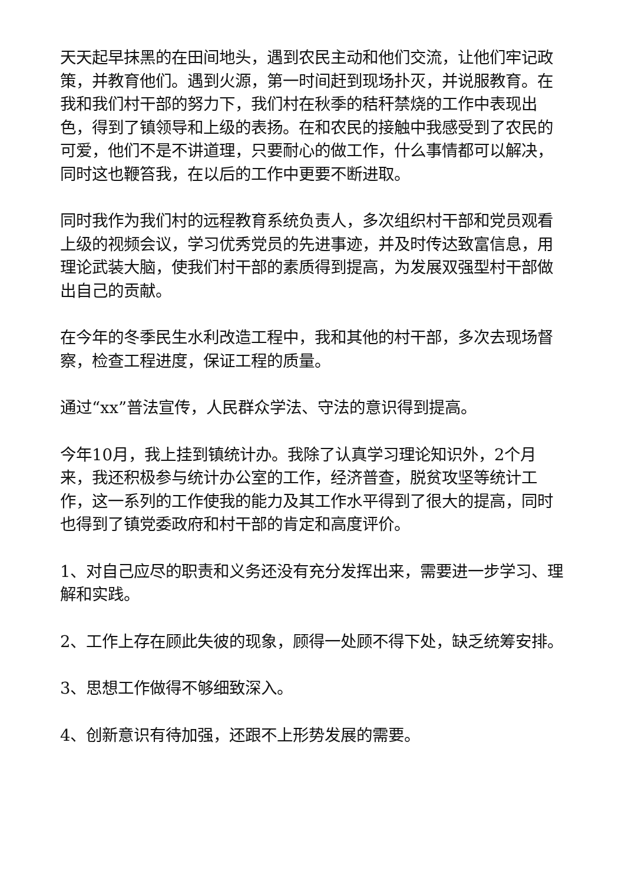天天起早抹黑的在田间地头，遇到农民主动和他们交流，让他们牢记政策，并教育他们。遇到火源，第一时间赶到现场扑灭，并说服教育。在我和我们村干部的努力下，我们村在秋季的秸秆禁烧的工作中表现出色，得到了镇领导和上级的表扬。在和农民的接触中我感受到了农民的可爱，他们不是不讲道理，只要耐心的做工作，什么事情都可以解决，同时这也鞭笞我，在以后的工作中更要不断进取。
同时我作为我们村的远程教育系统负责人，多次组织村干部和党员观看上级的视频会议，学习优秀党员的先进事迹，并及时传达致富信息，用理论武装大脑，使我们村干部的素质得到提高，为发展双强型村干部做出自己的贡献。
在今年的冬季民生水利改造工程中，我和其他的村干部，多次去现场督察，检查工程进度，保证工程的质量。
通过“xx”普法宣传，人民群众学法、守法的意识得到提高。
今年10月，我上挂到镇统计办。我除了认真学习理论知识外，2个月来，我还积极参与统计办公室的工作，经济普查，脱贫攻坚等统计工作，这一系列的工作使我的能力及其工作水平得到了很大的提高，同时也得到了镇党委政府和村干部的肯定和高度评价。
1、对自己应尽的职责和义务还没有充分发挥出来，需要进一步学习、理解和实践。
2、工作上存在顾此失彼的现象，顾得一处顾不得下处，缺乏统筹安排。
3、思想工作做得不够细致深入。
4、创新意识有待加强，还跟不上形势发展的需要。